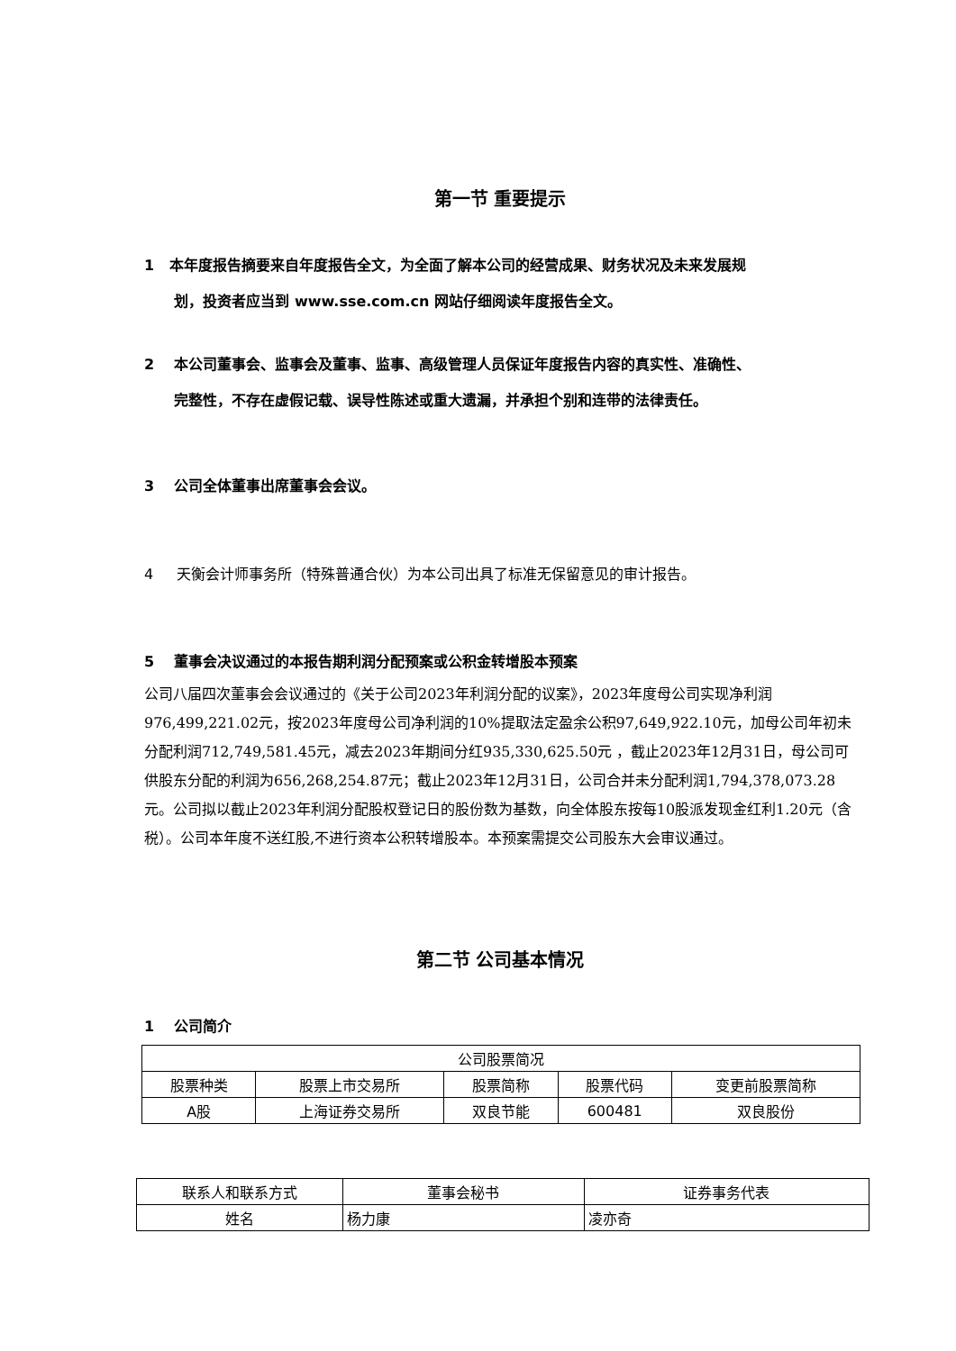第一节 重要提示
1 本年度报告摘要来自年度报告全文，为全面了解本公司的经营成果、财务状况及未来发展规
划，投资者应当到 www.sse.com.cn 网站仔细阅读年度报告全文。
2 本公司董事会、监事会及董事、监事、高级管理人员保证年度报告内容的真实性、准确性、
完整性，不存在虚假记载、误导性陈述或重大遗漏，并承担个别和连带的法律责任。
3 公司全体董事出席董事会会议。
4 天衡会计师事务所（特殊普通合伙）为本公司出具了标准无保留意见的审计报告。
5 董事会决议通过的本报告期利润分配预案或公积金转增股本预案
公司八届四次董事会会议通过的《关于公司2023年利润分配的议案》，2023年度母公司实现净利润976,499,221.02元，按2023年度母公司净利润的10%提取法定盈余公积97,649,922.10元，加母公司年初未分配利润712,749,581.45元，减去2023年期间分红935,330,625.50元 ，截止2023年12月31日，母公司可供股东分配的利润为656,268,254.87元；截止2023年12月31日，公司合并未分配利润1,794,378,073.28元。公司拟以截止2023年利润分配股权登记日的股份数为基数，向全体股东按每10股派发现金红利1.20元（含税）。公司本年度不送红股,不进行资本公积转增股本。本预案需提交公司股东大会审议通过。
第二节 公司基本情况
1 公司简介
| 公司股票简况 | | | | |
| 股票种类 | 股票上市交易所 | 股票简称 | 股票代码 | 变更前股票简称 |
| A股 | 上海证券交易所 | 双良节能 | 600481 | 双良股份 |
| 联系人和联系方式 | 董事会秘书 | 证券事务代表 |
| 姓名 | 杨力康 | 凌亦奇 |